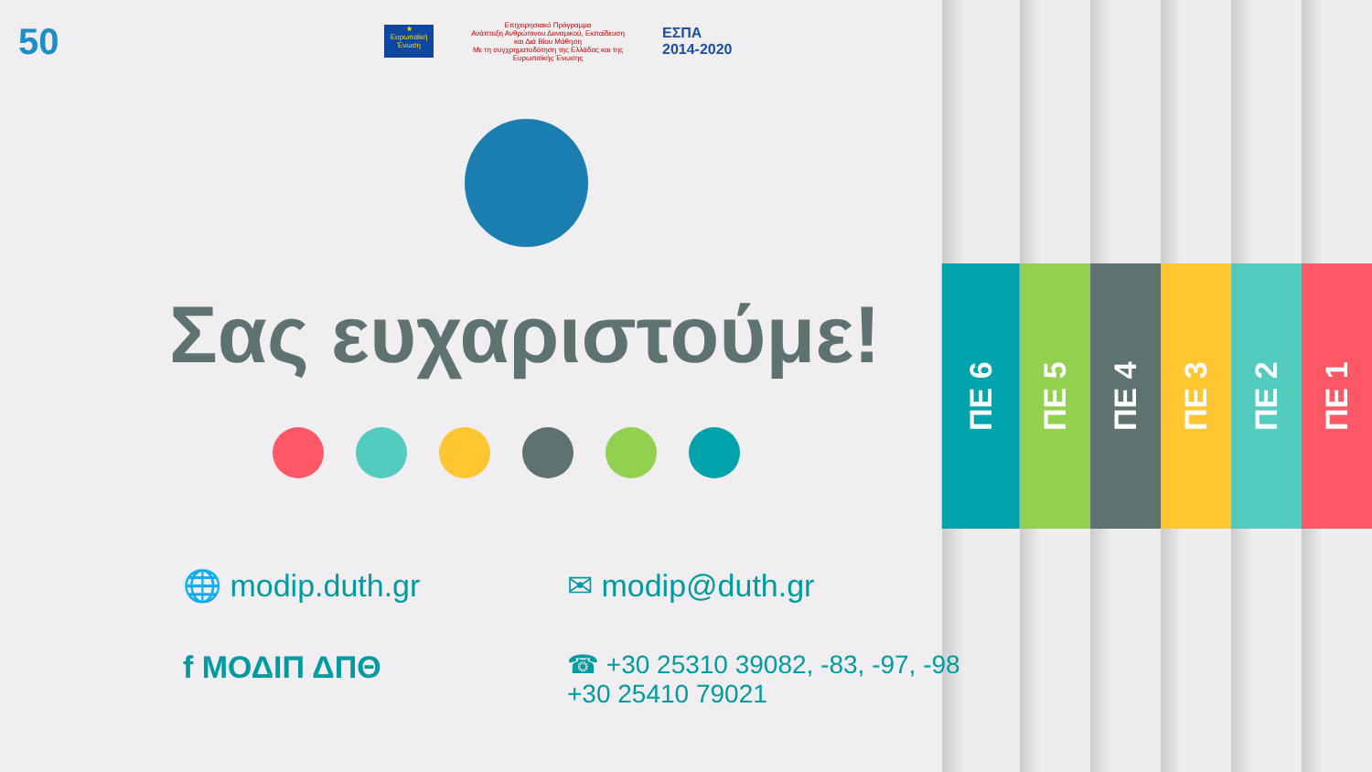50
★
Ευρωπαϊκή Ένωση
Επιχειρησιακό Πρόγραμμα
Ανάπτυξη Ανθρώπινου Δυναμικού, Εκπαίδευση και Διά Βίου Μάθηση
Με τη συγχρηματοδότηση της Ελλάδας και της Ευρωπαϊκής Ένωσης
ΕΣΠΑ
2014-2020
Σας ευχαριστούμε!
ΠΕ 1
ΠΕ 2
ΠΕ 3
ΠΕ 4
ΠΕ 5
ΠΕ 6
🌐 modip.duth.gr
✉ modip@duth.gr
f ΜΟΔΙΠ ΔΠΘ
☎ +30 25310 39082, -83, -97, -98
+30 25410 79021